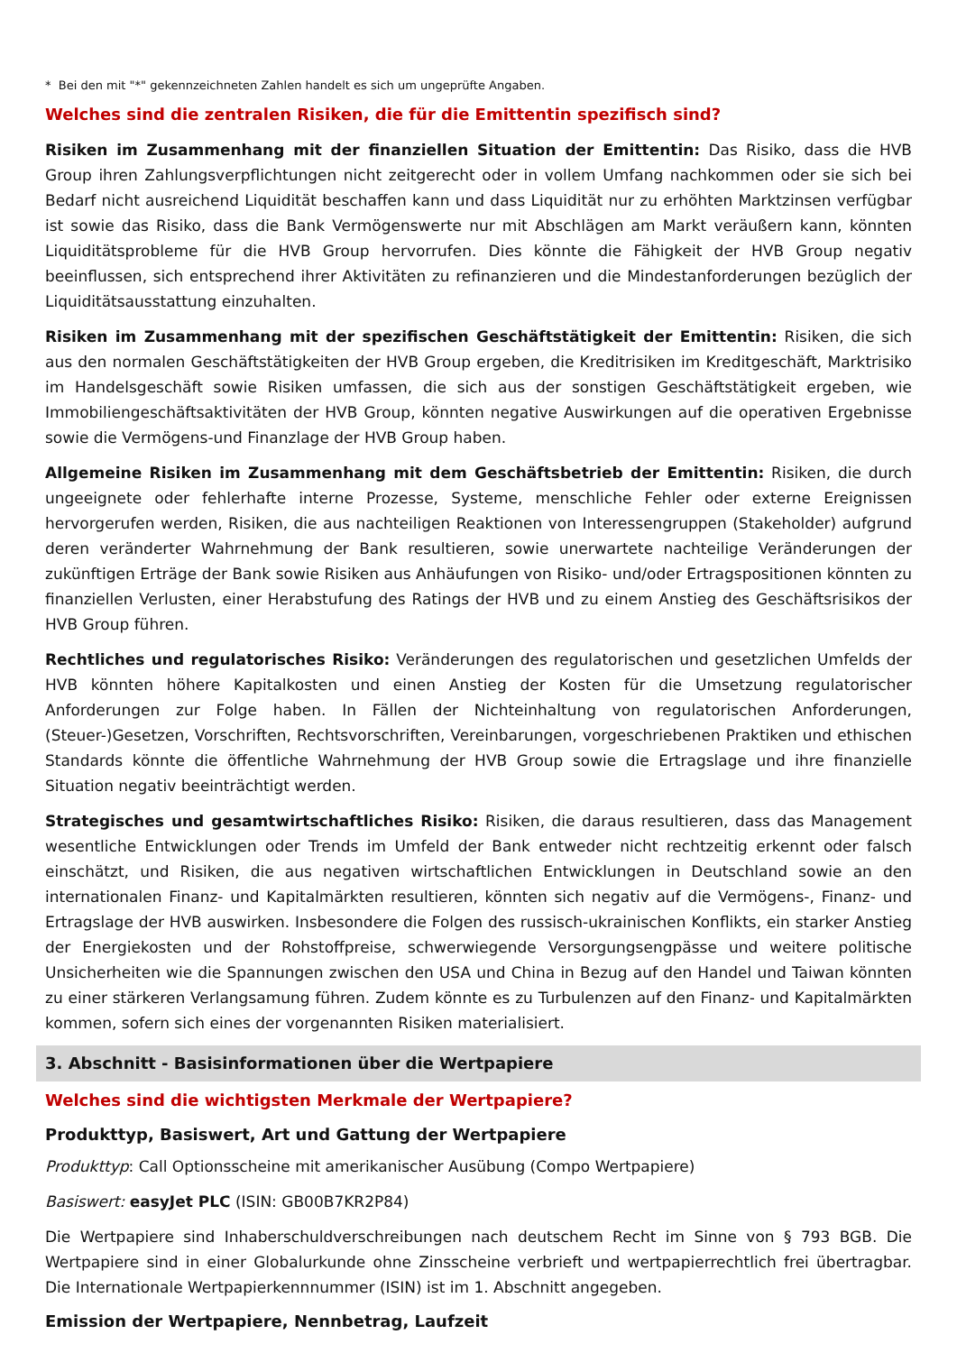* Bei den mit "*" gekennzeichneten Zahlen handelt es sich um ungeprüfte Angaben.
Welches sind die zentralen Risiken, die für die Emittentin spezifisch sind?
Risiken im Zusammenhang mit der finanziellen Situation der Emittentin: Das Risiko, dass die HVB Group ihren Zahlungsverpflichtungen nicht zeitgerecht oder in vollem Umfang nachkommen oder sie sich bei Bedarf nicht ausreichend Liquidität beschaffen kann und dass Liquidität nur zu erhöhten Marktzinsen verfügbar ist sowie das Risiko, dass die Bank Vermögenswerte nur mit Abschlägen am Markt veräußern kann, könnten Liquiditätsprobleme für die HVB Group hervorrufen. Dies könnte die Fähigkeit der HVB Group negativ beeinflussen, sich entsprechend ihrer Aktivitäten zu refinanzieren und die Mindestanforderungen bezüglich der Liquiditätsausstattung einzuhalten.
Risiken im Zusammenhang mit der spezifischen Geschäftstätigkeit der Emittentin: Risiken, die sich aus den normalen Geschäftstätigkeiten der HVB Group ergeben, die Kreditrisiken im Kreditgeschäft, Marktrisiko im Handelsgeschäft sowie Risiken umfassen, die sich aus der sonstigen Geschäftstätigkeit ergeben, wie Immobiliengeschäftsaktivitäten der HVB Group, könnten negative Auswirkungen auf die operativen Ergebnisse sowie die Vermögens-und Finanzlage der HVB Group haben.
Allgemeine Risiken im Zusammenhang mit dem Geschäftsbetrieb der Emittentin: Risiken, die durch ungeeignete oder fehlerhafte interne Prozesse, Systeme, menschliche Fehler oder externe Ereignissen hervorgerufen werden, Risiken, die aus nachteiligen Reaktionen von Interessengruppen (Stakeholder) aufgrund deren veränderter Wahrnehmung der Bank resultieren, sowie unerwartete nachteilige Veränderungen der zukünftigen Erträge der Bank sowie Risiken aus Anhäufungen von Risiko- und/oder Ertragspositionen könnten zu finanziellen Verlusten, einer Herabstufung des Ratings der HVB und zu einem Anstieg des Geschäftsrisikos der HVB Group führen.
Rechtliches und regulatorisches Risiko: Veränderungen des regulatorischen und gesetzlichen Umfelds der HVB könnten höhere Kapitalkosten und einen Anstieg der Kosten für die Umsetzung regulatorischer Anforderungen zur Folge haben. In Fällen der Nichteinhaltung von regulatorischen Anforderungen, (Steuer-)Gesetzen, Vorschriften, Rechtsvorschriften, Vereinbarungen, vorgeschriebenen Praktiken und ethischen Standards könnte die öffentliche Wahrnehmung der HVB Group sowie die Ertragslage und ihre finanzielle Situation negativ beeinträchtigt werden.
Strategisches und gesamtwirtschaftliches Risiko: Risiken, die daraus resultieren, dass das Management wesentliche Entwicklungen oder Trends im Umfeld der Bank entweder nicht rechtzeitig erkennt oder falsch einschätzt, und Risiken, die aus negativen wirtschaftlichen Entwicklungen in Deutschland sowie an den internationalen Finanz- und Kapitalmärkten resultieren, könnten sich negativ auf die Vermögens-, Finanz- und Ertragslage der HVB auswirken. Insbesondere die Folgen des russisch-ukrainischen Konflikts, ein starker Anstieg der Energiekosten und der Rohstoffpreise, schwerwiegende Versorgungsengpässe und weitere politische Unsicherheiten wie die Spannungen zwischen den USA und China in Bezug auf den Handel und Taiwan könnten zu einer stärkeren Verlangsamung führen. Zudem könnte es zu Turbulenzen auf den Finanz- und Kapitalmärkten kommen, sofern sich eines der vorgenannten Risiken materialisiert.
3. Abschnitt - Basisinformationen über die Wertpapiere
Welches sind die wichtigsten Merkmale der Wertpapiere?
Produkttyp, Basiswert, Art und Gattung der Wertpapiere
Produkttyp: Call Optionsscheine mit amerikanischer Ausübung (Compo Wertpapiere)
Basiswert: easyJet PLC (ISIN: GB00B7KR2P84)
Die Wertpapiere sind Inhaberschuldverschreibungen nach deutschem Recht im Sinne von § 793 BGB. Die Wertpapiere sind in einer Globalurkunde ohne Zinsscheine verbrieft und wertpapierrechtlich frei übertragbar. Die Internationale Wertpapierkennnummer (ISIN) ist im 1. Abschnitt angegeben.
Emission der Wertpapiere, Nennbetrag, Laufzeit